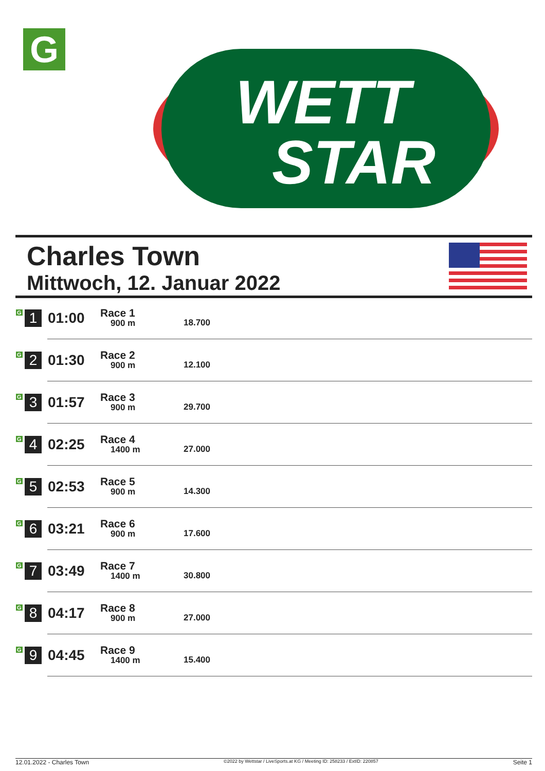G
WETT
STAR
Charles Town
Mittwoch, 12. Januar 2022
| G 1 | 01:00 | Race 1 900 m | 18.700 |
| G 2 | 01:30 | Race 2 900 m | 12.100 |
| G 3 | 01:57 | Race 3 900 m | 29.700 |
| G 4 | 02:25 | Race 4 1400 m | 27.000 |
| G 5 | 02:53 | Race 5 900 m | 14.300 |
| G 6 | 03:21 | Race 6 900 m | 17.600 |
| G 7 | 03:49 | Race 7 1400 m | 30.800 |
| G 8 | 04:17 | Race 8 900 m | 27.000 |
| G 9 | 04:45 | Race 9 1400 m | 15.400 |
12.01.2022 - Charles Town ©2022 by Wettstar / LiveSports.at KG / Meeting ID: 258233 / ExtID: 220857 Seite 1